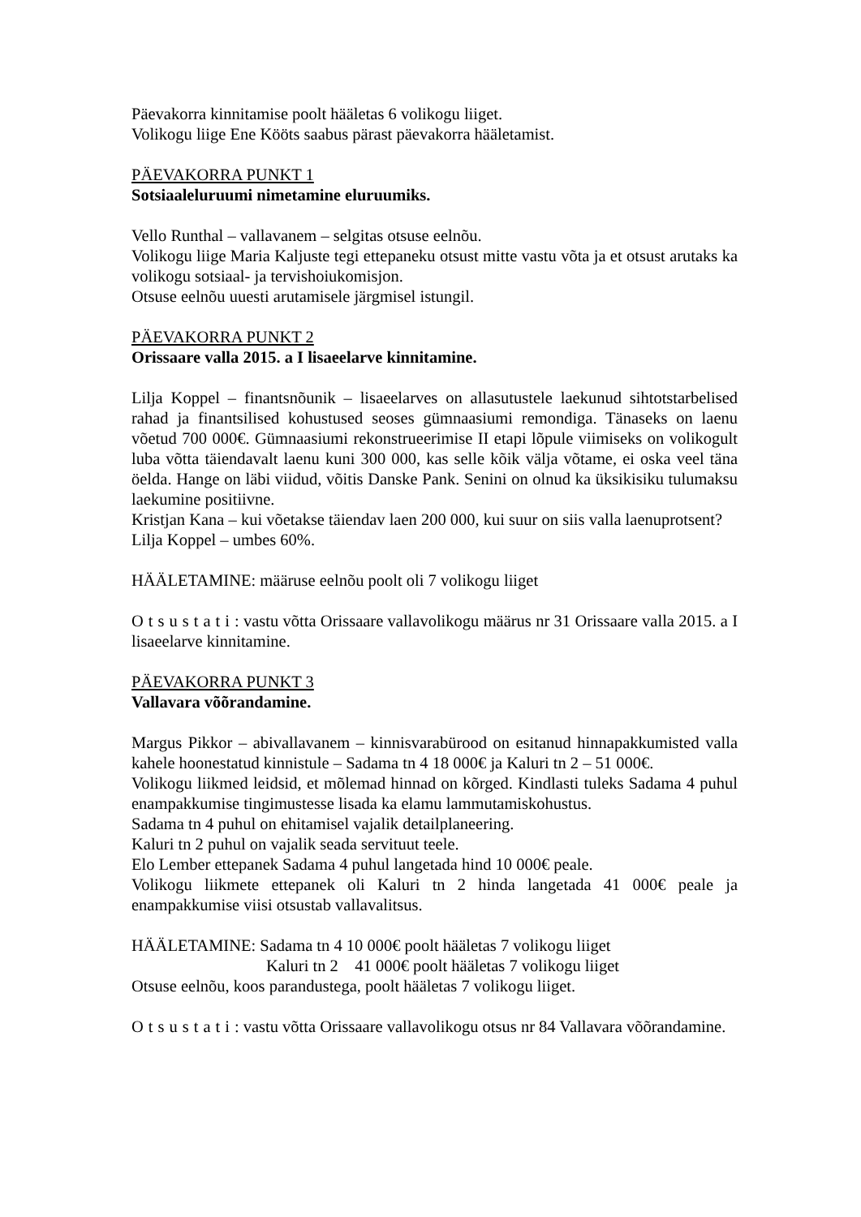Päevakorra kinnitamise poolt hääletas 6 volikogu liiget.
Volikogu liige Ene Kööts saabus pärast päevakorra hääletamist.
PÄEVAKORRA PUNKT 1
Sotsiaaleluruumi nimetamine eluruumiks.
Vello Runthal – vallavanem – selgitas otsuse eelnõu.
Volikogu liige Maria Kaljuste tegi ettepaneku otsust mitte vastu võta ja et otsust arutaks ka volikogu sotsiaal- ja tervishoiukomisjon.
Otsuse eelnõu uuesti arutamisele järgmisel istungil.
PÄEVAKORRA PUNKT 2
Orissaare valla 2015. a I lisaeelarve kinnitamine.
Lilja Koppel – finantsnõunik – lisaeelarves on allasutustele laekunud sihtotstarbelised rahad ja finantsilised kohustused seoses gümnaasiumi remondiga. Tänaseks on laenu võetud 700 000€. Gümnaasiumi rekonstrueerimise II etapi lõpule viimiseks on volikogult luba võtta täiendavalt laenu kuni 300 000, kas selle kõik välja võtame, ei oska veel täna öelda. Hange on läbi viidud, võitis Danske Pank. Senini on olnud ka üksikisiku tulumaksu laekumine positiivne.
Kristjan Kana – kui võetakse täiendav laen 200 000, kui suur on siis valla laenuprotsent?
Lilja Koppel – umbes 60%.
HÄÄLETAMINE: määruse eelnõu poolt oli 7 volikogu liiget
Otsustati: vastu võtta Orissaare vallavolikogu määrus nr 31 Orissaare valla 2015. a I lisaeelarve kinnitamine.
PÄEVAKORRA PUNKT 3
Vallavara võõrandamine.
Margus Pikkor – abivallavanem – kinnisvarabürood on esitanud hinnapakkumisted valla kahele hoonestatud kinnistule – Sadama tn 4 18 000€ ja Kaluri tn 2 – 51 000€.
Volikogu liikmed leidsid, et mõlemad hinnad on kõrged. Kindlasti tuleks Sadama 4 puhul enampakkumise tingimustesse lisada ka elamu lammutamiskohustus.
Sadama tn 4 puhul on ehitamisel vajalik detailplaneering.
Kaluri tn 2 puhul on vajalik seada servituut teele.
Elo Lember ettepanek Sadama 4 puhul langetada hind 10 000€ peale.
Volikogu liikmete ettepanek oli Kaluri tn 2 hinda langetada 41 000€ peale ja enampakkumise viisi otsustab vallavalitsus.
HÄÄLETAMINE: Sadama tn 4 10 000€ poolt hääletas 7 volikogu liiget
Kaluri tn 2 41 000€ poolt hääletas 7 volikogu liiget
Otsuse eelnõu, koos parandustega, poolt hääletas 7 volikogu liiget.
Otsustati: vastu võtta Orissaare vallavolikogu otsus nr 84 Vallavara võõrandamine.